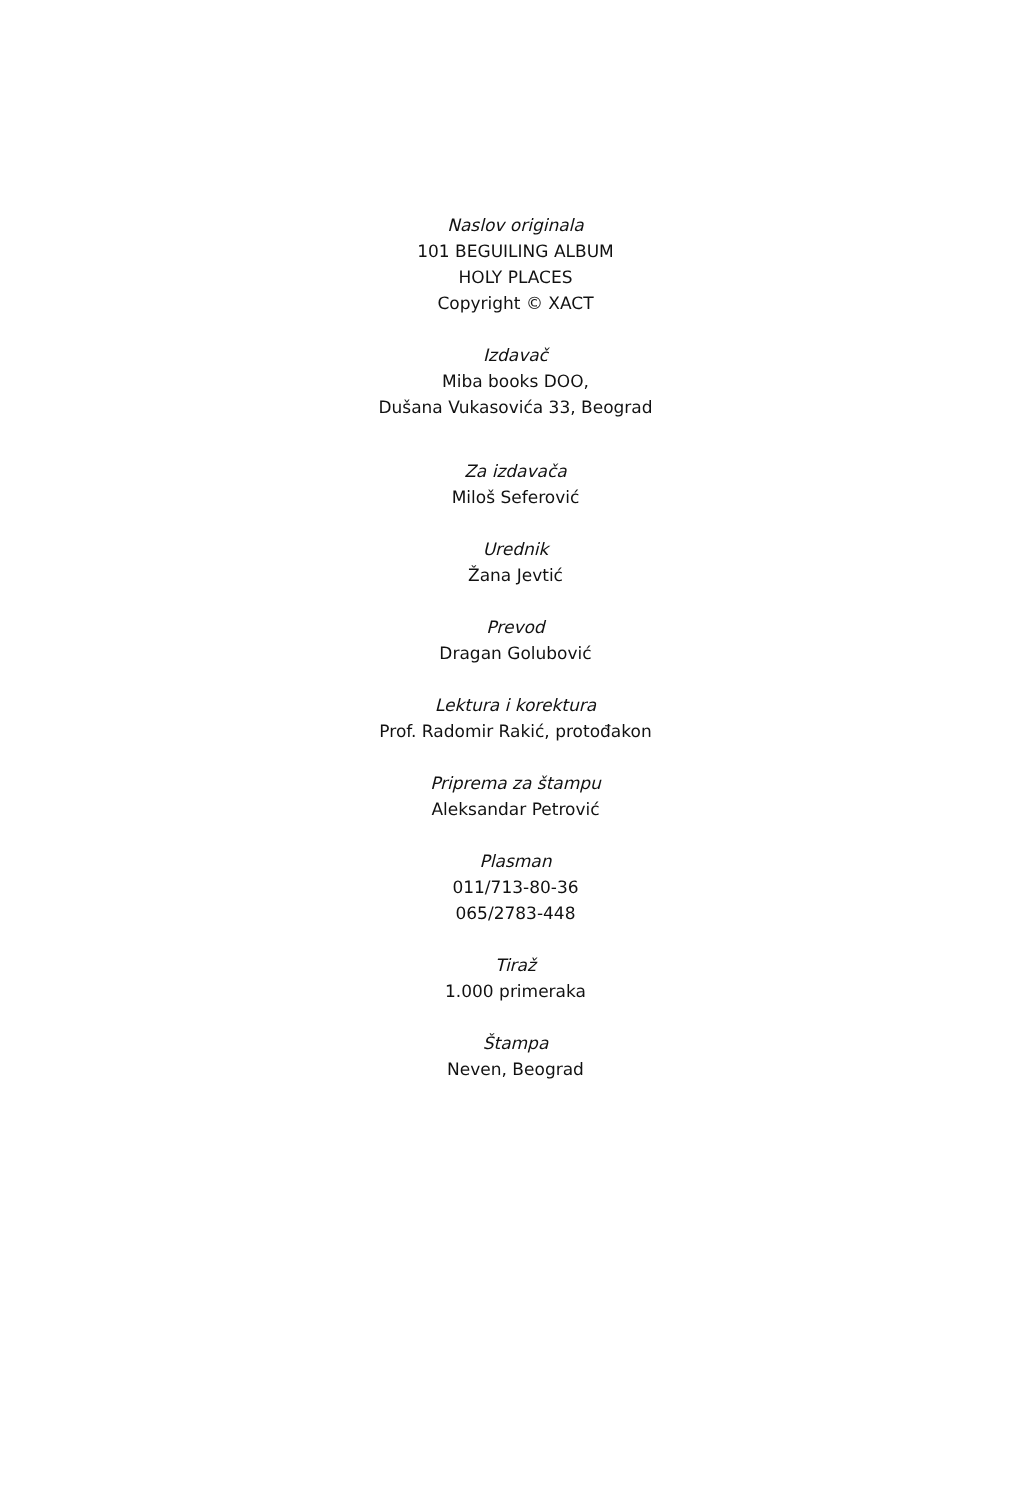Naslov originala
101 BEGUILING ALBUM
HOLY PLACES
Copyright © XACT
Izdavač
Miba books DOO,
Dušana Vukasovića 33, Beograd
Za izdavača
Miloš Seferović
Urednik
Žana Jevtić
Prevod
Dragan Golubović
Lektura i korektura
Prof. Radomir Rakić, protođakon
Priprema za štampu
Aleksandar Petrović
Plasman
011/713-80-36
065/2783-448
Tiraž
1.000 primeraka
Štampa
Neven, Beograd